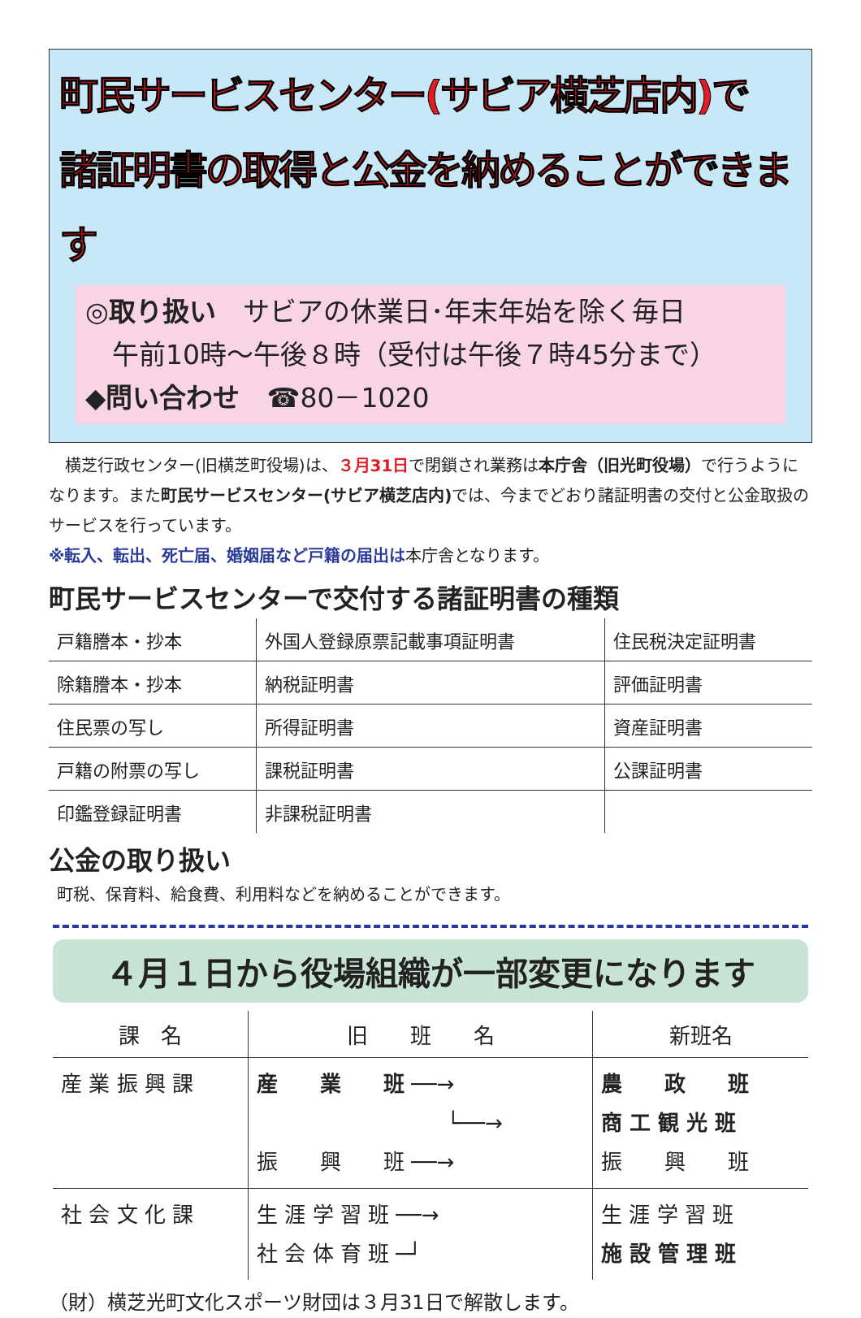町民サービスセンター(サビア横芝店内)で
諸証明書の取得と公金を納めることができます
◎取り扱い　サビアの休業日･年末年始を除く毎日
　午前10時～午後８時（受付は午後７時45分まで）
◆問い合わせ　☎80－1020
　横芝行政センター(旧横芝町役場)は、３月31日で閉鎖され業務は本庁舎（旧光町役場）で行うようになります。また町民サービスセンター(サビア横芝店内) では、今までどおり諸証明書の交付と公金取扱のサービスを行っています。
※転入、転出、死亡届、婚姻届など戸籍の届出は本庁舎となります。
町民サービスセンターで交付する諸証明書の種類
| 戸籍謄本・抄本 | 外国人登録原票記載事項証明書 | 住民税決定証明書 |
| 除籍謄本・抄本 | 納税証明書 | 評価証明書 |
| 住民票の写し | 所得証明書 | 資産証明書 |
| 戸籍の附票の写し | 課税証明書 | 公課証明書 |
| 印鑑登録証明書 | 非課税証明書 | |
公金の取り扱い
町税、保育料、給食費、利用料などを納めることができます。
４月１日から役場組織が一部変更になります
| 課 名 | 旧 班 名 | 新班名 |
| --- | --- | --- |
| 産 業 振 興 課 | 産 業 班 ──→ └──→ 振 興 班 ──→ | 農 政 班 商 工 観 光 班 振 興 班 |
| 社 会 文 化 課 | 生 涯 学 習 班 ──→ 社 会 体 育 班 ─┘ | 生 涯 学 習 班 施 設 管 理 班 |
（財）横芝光町文化スポーツ財団は３月31日で解散します。